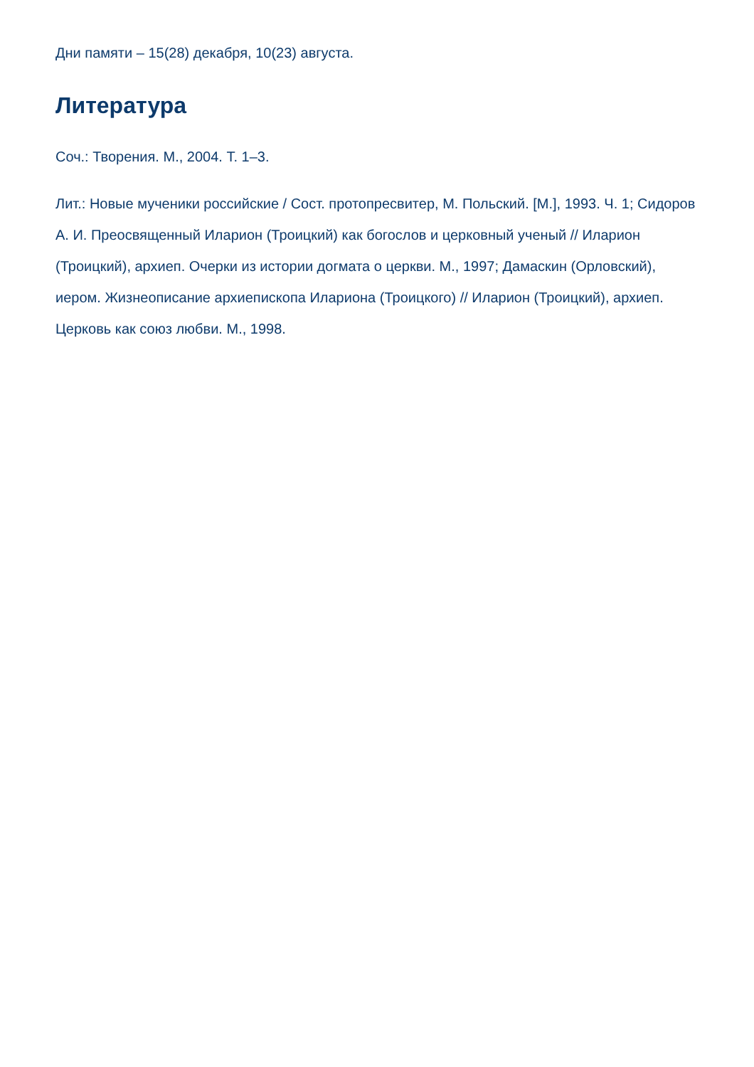Дни памяти – 15(28) декабря, 10(23) августа.
Литература
Соч.: Творения. М., 2004. Т. 1–3.
Лит.: Новые мученики российские / Сост. протопресвитер, М. Польский. [М.], 1993. Ч. 1; Сидоров А. И. Преосвященный Иларион (Троицкий) как богослов и церковный ученый // Иларион (Троицкий), архиеп. Очерки из истории догмата о церкви. М., 1997; Дамаскин (Орловский), иером. Жизнеописание архиепископа Илариона (Троицкого) // Иларион (Троицкий), архиеп. Церковь как союз любви. М., 1998.